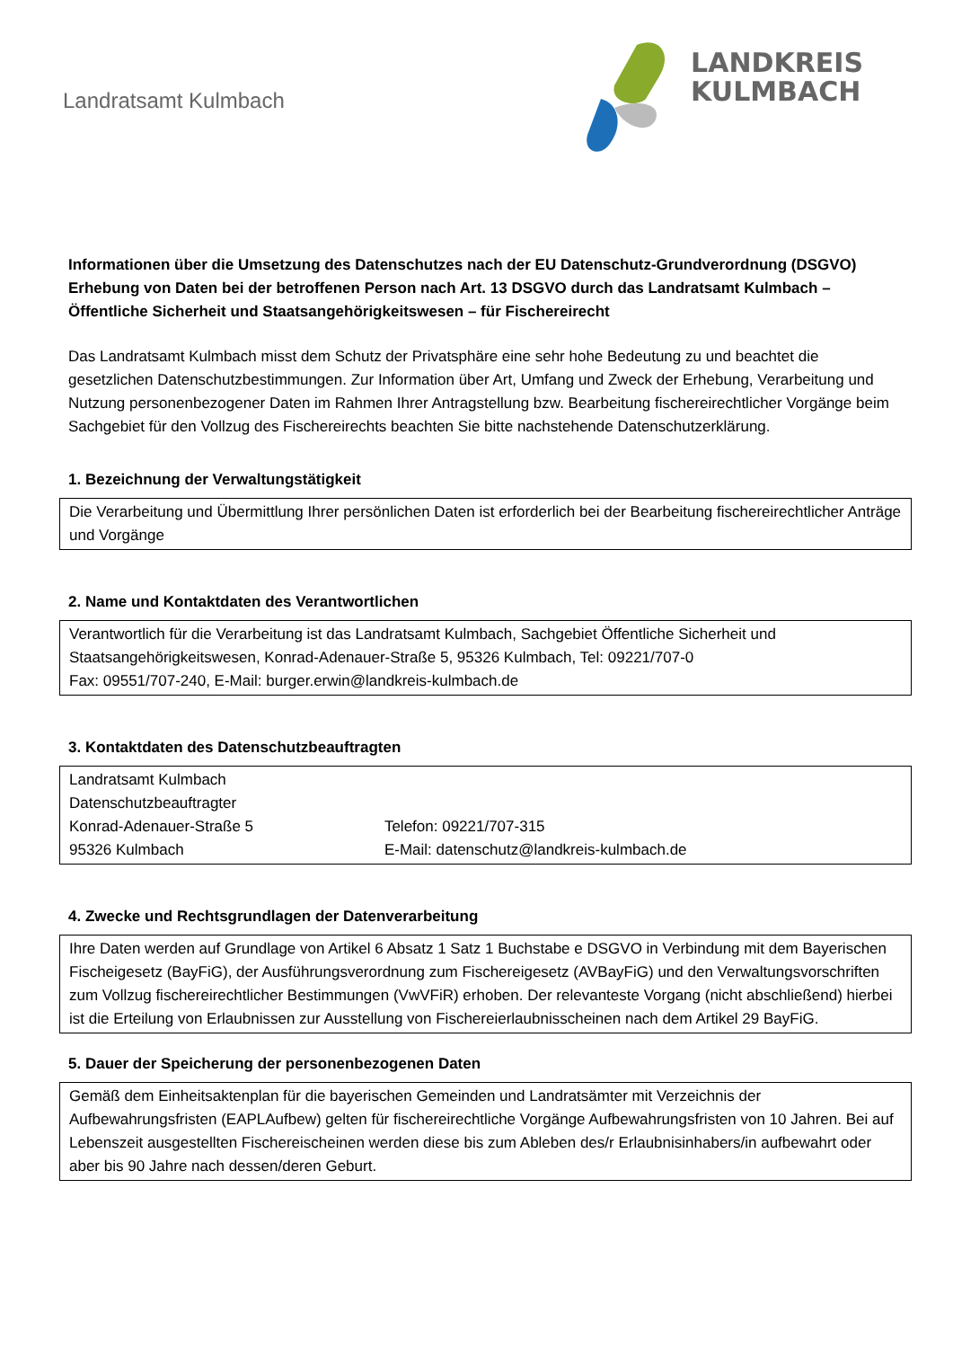Landratsamt Kulmbach
LANDKREIS
KULMBACH
Informationen über die Umsetzung des Datenschutzes nach der EU Datenschutz-Grundverordnung (DSGVO) Erhebung von Daten bei der betroffenen Person nach Art. 13 DSGVO durch das Landratsamt Kulmbach – Öffentliche Sicherheit und Staatsangehörigkeitswesen – für Fischereirecht
Das Landratsamt Kulmbach misst dem Schutz der Privatsphäre eine sehr hohe Bedeutung zu und beachtet die gesetzlichen Datenschutzbestimmungen. Zur Information über Art, Umfang und Zweck der Erhebung, Verarbeitung und Nutzung personenbezogener Daten im Rahmen Ihrer Antragstellung bzw. Bearbeitung fischereirechtlicher Vorgänge beim Sachgebiet für den Vollzug des Fischereirechts beachten Sie bitte nachstehende Datenschutzerklärung.
1. Bezeichnung der Verwaltungstätigkeit
Die Verarbeitung und Übermittlung Ihrer persönlichen Daten ist erforderlich bei der Bearbeitung fischereirechtlicher Anträge und Vorgänge
2. Name und Kontaktdaten des Verantwortlichen
Verantwortlich für die Verarbeitung ist das Landratsamt Kulmbach, Sachgebiet Öffentliche Sicherheit und Staatsangehörigkeitswesen, Konrad-Adenauer-Straße 5, 95326 Kulmbach, Tel: 09221/707-0
Fax: 09551/707-240, E-Mail: burger.erwin@landkreis-kulmbach.de
3. Kontaktdaten des Datenschutzbeauftragten
| Landratsamt Kulmbach | |
| Datenschutzbeauftragter | |
| Konrad-Adenauer-Straße 5 | Telefon: 09221/707-315 |
| 95326 Kulmbach | E-Mail: datenschutz@landkreis-kulmbach.de |
4. Zwecke und Rechtsgrundlagen der Datenverarbeitung
Ihre Daten werden auf Grundlage von Artikel 6 Absatz 1 Satz 1 Buchstabe e DSGVO in Verbindung mit dem Bayerischen Fischeigesetz (BayFiG), der Ausführungsverordnung zum Fischereigesetz (AVBayFiG) und den Verwaltungsvorschriften zum Vollzug fischereirechtlicher Bestimmungen (VwVFiR) erhoben. Der relevanteste Vorgang (nicht abschließend) hierbei ist die Erteilung von Erlaubnissen zur Ausstellung von Fischereierlaubnisscheinen nach dem Artikel 29 BayFiG.
5. Dauer der Speicherung der personenbezogenen Daten
Gemäß dem Einheitsaktenplan für die bayerischen Gemeinden und Landratsämter mit Verzeichnis der Aufbewahrungsfristen (EAPLAufbew) gelten für fischereirechtliche Vorgänge Aufbewahrungsfristen von 10 Jahren. Bei auf Lebenszeit ausgestellten Fischereischeinen werden diese bis zum Ableben des/r Erlaubnisinhabers/in aufbewahrt oder aber bis 90 Jahre nach dessen/deren Geburt.